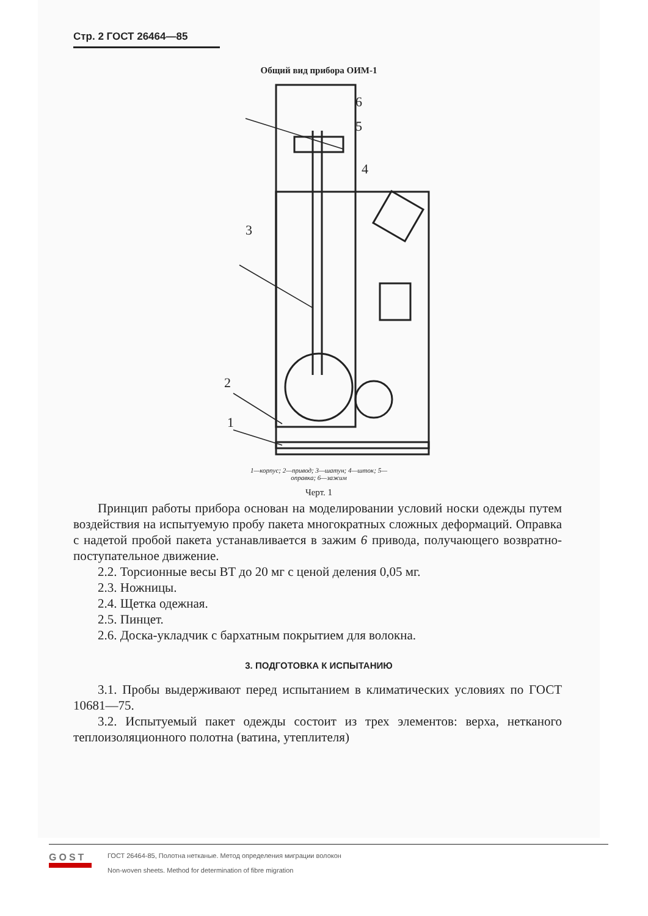Стр. 2 ГОСТ 26464—85
Общий вид прибора ОИМ-1
3
2
1
4
5
6
1—корпус; 2—привод; 3—шатун; 4—шток; 5—оправка; 6—зажим
Черт. 1
Принцип работы прибора основан на моделировании условий носки одежды путем воздействия на испытуемую пробу пакета многократных сложных деформаций. Оправка с надетой пробой пакета устанавливается в зажим 6 привода, получающего возвратно-поступательное движение.
2.2. Торсионные весы ВТ до 20 мг с ценой деления 0,05 мг.
2.3. Ножницы.
2.4. Щетка одежная.
2.5. Пинцет.
2.6. Доска-укладчик с бархатным покрытием для волокна.
3. ПОДГОТОВКА К ИСПЫТАНИЮ
3.1. Пробы выдерживают перед испытанием в климатических условиях по ГОСТ 10681—75.
3.2. Испытуемый пакет одежды состоит из трех элементов: верха, нетканого теплоизоляционного полотна (ватина, утеплителя)
GOST
ГОСТ 26464-85, Полотна нетканые. Метод определения миграции волокон
Non-woven sheets. Method for determination of fibre migration